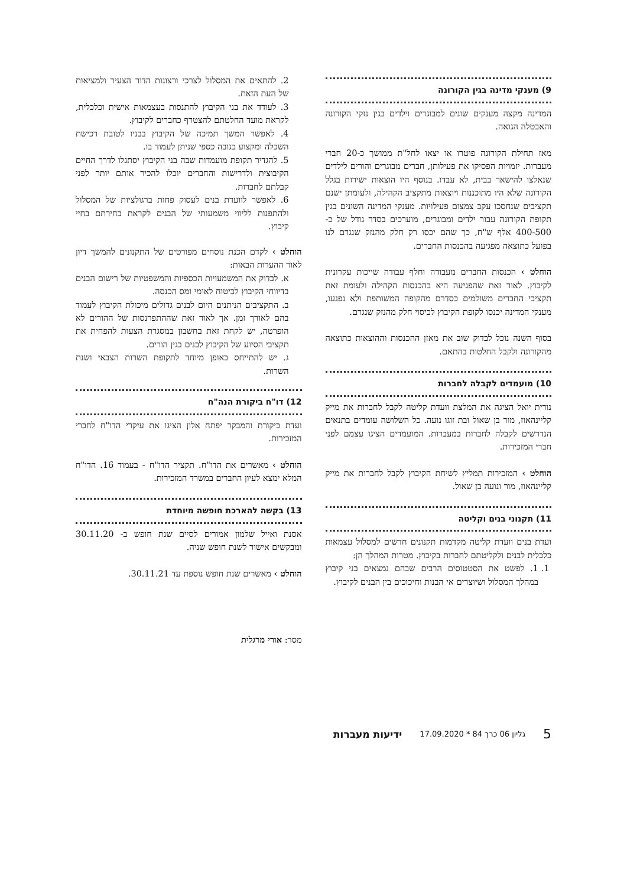9) מענקי מדינה בגין הקורונה
המדינה מקצה מענקים שונים למבוגרים וילדים בגין נזקי הקורונה והאבטלה הגואה.
מאז תחילת הקורונה פוטרו או יצאו לחל"ת ממושך כ-20 חברי מעברות. יזמויות הפסיקו את פעילותן, חברים מבוגרים והורים לילדים שנאלצו להישאר בבית, לא עבדו. בנוסף היו הוצאות ישירות בגלל הקורונה שלא היו מתוכננות ויוצאות מתקציב הקהילה, ולעומתן ישנם תקציבים שנחסכו עקב צמצום פעילויות. מענקי המדינה השונים בגין תקופת הקורונה עבור ילדים ומבוגרים, מוערכים בסדר גודל של כ- 400-500 אלף ש"ח, כך שהם יכסו רק חלק מהנזק שנגרם לנו בפועל כתוצאה מפגיעה בהכנסות החברים.
הוחלט › הכנסות החברים מעבודה וחלף עבודה שייכות עקרונית לקיבוץ. לאור זאת שהפגיעה היא בהכנסות הקהילה ולעומת זאת תקציבי החברים משולמים כסדרם מהקופה המשותפת ולא נפגעו, מענקי המדינה יכנסו לקופת הקיבוץ לכיסוי חלק מהנזק שנגרם.
בסוף השנה נוכל לבדוק שוב את מאזן ההכנסות וההוצאות כתוצאה מהקורונה ולקבל החלטות בהתאם.
10) מועמדים לקבלה לחברות
נורית יואל הציגה את המלצת וועדת קליטה לקבל לחברות את מייק קליינהאוז, מור בן שאול ובת זוגו נועה. כל השלושה עומדים בתנאים הנדרשים לקבלה לחברות במעברות. המועמדים הציגו עצמם לפני חברי המזכירות.
הוחלט › המזכירות תמליץ לשיחת הקיבוץ לקבל לחברות את מייק קליינהאוז, מור ונועה בן שאול.
11) תקנוני בנים וקליטה
ועדת בנים וועדת קליטה מקדמות תקנונים חדשים למסלול עצמאות כלכלית לבנים ולקליטתם לחברות בקיבוץ. מטרות המהלך הן:
1. 1. לפשט את הסטטוסים הרבים שבהם נמצאים בני קיבוץ במהלך המסלול ושיוצרים אי הבנות וחיכוכים בין הבנים לקיבוץ.
2. להתאים את המסלול לצרכי ורצונות הדור הצעיר ולמציאות של העת הזאת.
3. לעודד את בני הקיבוץ להתנסות בעצמאות אישית וכלכלית, לקראת מועד החלטתם להצטרף כחברים לקיבוץ.
4. לאפשר המשך תמיכה של הקיבוץ בבניו לטובת רכישת השכלה ומקצוע בגובה כספי שניתן לעמוד בו.
5. להגדיר תקופת מועמדות שבה בני הקיבוץ יסתגלו לדרך החיים הקיבוצית ולדרישות והחברים יוכלו להכיר אותם יותר לפני קבלתם לחברות.
6. לאפשר לוועדת בנים לעסוק פחות ברגולציות של המסלול ולהתפנות לליווי משמעותי של הבנים לקראת בחירתם בחיי קיבוץ.
הוחלט › לקדם הכנת נוסחים מפורטים של התקנונים להמשך דיון לאור ההערות הבאות:
א. לבדוק את המשמעויות הכספיות והמשפטיות של רישום הבנים בדיווחי הקיבוץ לביטוח לאומי ומס הכנסה.
ב. התקציבים הניתנים היום לבנים גדולים מיכולת הקיבוץ לעמוד בהם לאורך זמן. אך לאור זאת שההתפרנסות של ההורים לא הופרטה, יש לקחת זאת בחשבון במסגרת הצעות להפחית את תקציבי הסיוע של הקיבוץ לבנים בגין הורים.
ג. יש להתייחס באופן מיוחד לתקופת השרות הצבאי ושנת השרות.
12) דו"ח ביקורת הנה"ח
ועדת ביקורת והמבקר יפתח אלון הציגו את עיקרי הדו"ח לחברי המזכירות.
הוחלט › מאשרים את הדו"ח. תקציר הדו"ח - בעמוד 16. הדו"ח המלא ימצא לעיון החברים במשרד המזכירות.
13) בקשה להארכת חופשה מיוחדת
אסנת ואייל שלמון אמורים לסיים שנת חופש ב- 30.11.20 ומבקשים אישור לשנת חופש שניה.
הוחלט › מאשרים שנת חופש נוספת עד 30.11.21.
מסר: אורי מרגלית
5 גליון 06 כרך 84 * 17.09.2020 ידיעות מעברות